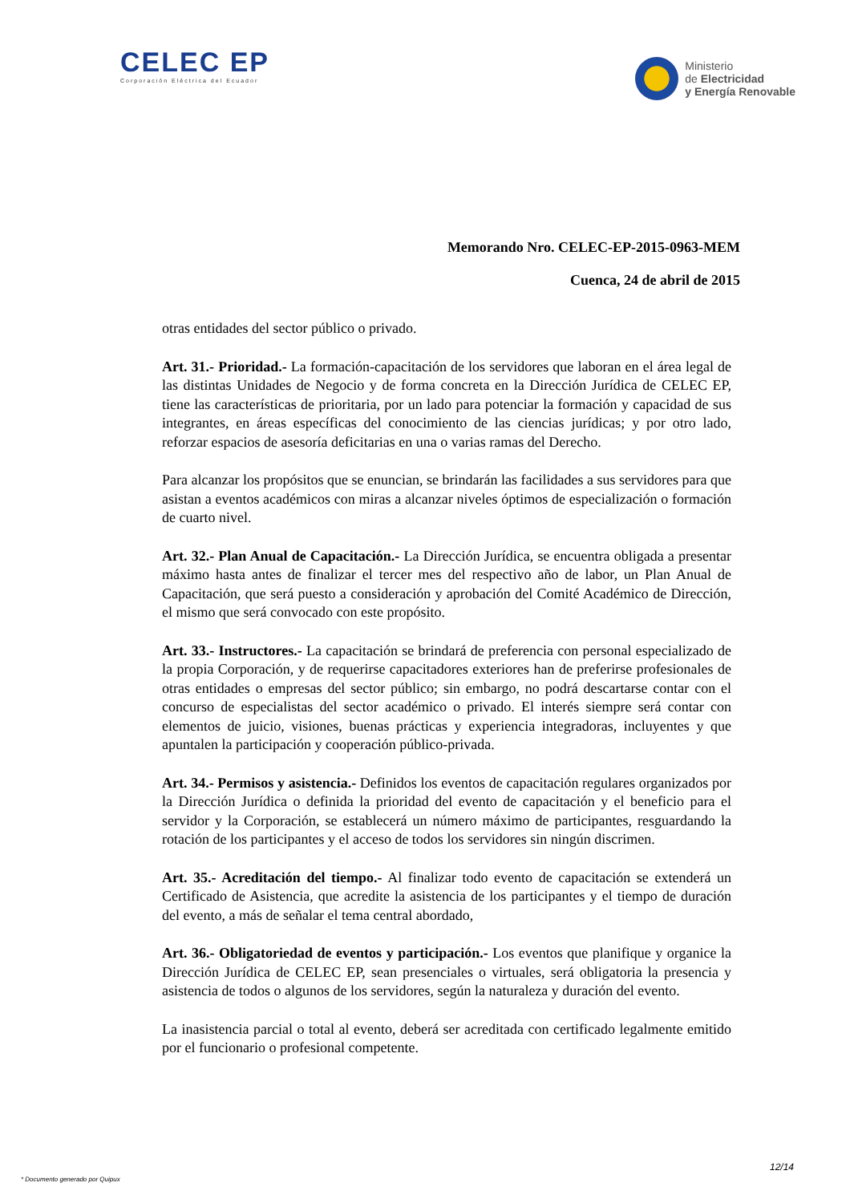CELEC EP
Corporación Eléctrica del Ecuador
Ministerio
de Electricidad
y Energía Renovable
Memorando Nro. CELEC-EP-2015-0963-MEM
Cuenca, 24 de abril de 2015
otras entidades del sector público o privado.
Art. 31.- Prioridad.- La formación-capacitación de los servidores que laboran en el área legal de las distintas Unidades de Negocio y de forma concreta en la Dirección Jurídica de CELEC EP, tiene las características de prioritaria, por un lado para potenciar la formación y capacidad de sus integrantes, en áreas específicas del conocimiento de las ciencias jurídicas; y por otro lado, reforzar espacios de asesoría deficitarias en una o varias ramas del Derecho.
Para alcanzar los propósitos que se enuncian, se brindarán las facilidades a sus servidores para que asistan a eventos académicos con miras a alcanzar niveles óptimos de especialización o formación de cuarto nivel.
Art. 32.- Plan Anual de Capacitación.- La Dirección Jurídica, se encuentra obligada a presentar máximo hasta antes de finalizar el tercer mes del respectivo año de labor, un Plan Anual de Capacitación, que será puesto a consideración y aprobación del Comité Académico de Dirección, el mismo que será convocado con este propósito.
Art. 33.- Instructores.- La capacitación se brindará de preferencia con personal especializado de la propia Corporación, y de requerirse capacitadores exteriores han de preferirse profesionales de otras entidades o empresas del sector público; sin embargo, no podrá descartarse contar con el concurso de especialistas del sector académico o privado. El interés siempre será contar con elementos de juicio, visiones, buenas prácticas y experiencia integradoras, incluyentes y que apuntalen la participación y cooperación público-privada.
Art. 34.- Permisos y asistencia.- Definidos los eventos de capacitación regulares organizados por la Dirección Jurídica o definida la prioridad del evento de capacitación y el beneficio para el servidor y la Corporación, se establecerá un número máximo de participantes, resguardando la rotación de los participantes y el acceso de todos los servidores sin ningún discrimen.
Art. 35.- Acreditación del tiempo.- Al finalizar todo evento de capacitación se extenderá un Certificado de Asistencia, que acredite la asistencia de los participantes y el tiempo de duración del evento, a más de señalar el tema central abordado,
Art. 36.- Obligatoriedad de eventos y participación.- Los eventos que planifique y organice la Dirección Jurídica de CELEC EP, sean presenciales o virtuales, será obligatoria la presencia y asistencia de todos o algunos de los servidores, según la naturaleza y duración del evento.
La inasistencia parcial o total al evento, deberá ser acreditada con certificado legalmente emitido por el funcionario o profesional competente.
* Documento generado por Quipux 12/14